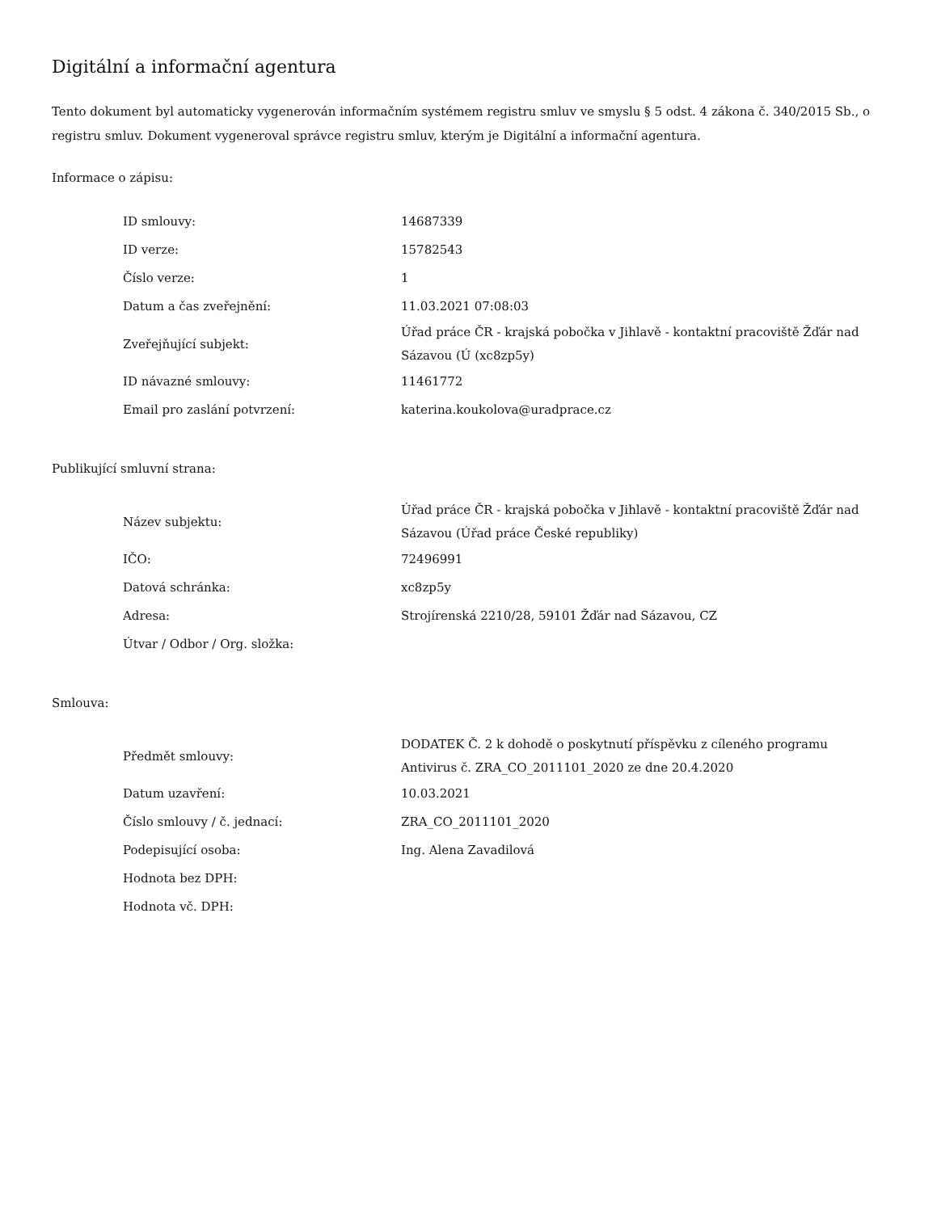Digitální a informační agentura
Tento dokument byl automaticky vygenerován informačním systémem registru smluv ve smyslu § 5 odst. 4 zákona č. 340/2015 Sb., o registru smluv. Dokument vygeneroval správce registru smluv, kterým je Digitální a informační agentura.
Informace o zápisu:
| ID smlouvy: | 14687339 |
| ID verze: | 15782543 |
| Číslo verze: | 1 |
| Datum a čas zveřejnění: | 11.03.2021 07:08:03 |
| Zveřejňující subjekt: | Úřad práce ČR - krajská pobočka v Jihlavě - kontaktní pracoviště Žďár nad Sázavou (Ú (xc8zp5y) |
| ID návazné smlouvy: | 11461772 |
| Email pro zaslání potvrzení: | katerina.koukolova@uradprace.cz |
Publikující smluvní strana:
| Název subjektu: | Úřad práce ČR - krajská pobočka v Jihlavě - kontaktní pracoviště Žďár nad Sázavou (Úřad práce České republiky) |
| IČO: | 72496991 |
| Datová schránka: | xc8zp5y |
| Adresa: | Strojírenská 2210/28, 59101 Žďár nad Sázavou, CZ |
| Útvar / Odbor / Org. složka: | |
Smlouva:
| Předmět smlouvy: | DODATEK Č. 2 k dohodě o poskytnutí příspěvku z cíleného programu Antivirus č. ZRA_CO_2011101_2020 ze dne 20.4.2020 |
| Datum uzavření: | 10.03.2021 |
| Číslo smlouvy / č. jednací: | ZRA_CO_2011101_2020 |
| Podepisující osoba: | Ing. Alena Zavadilová |
| Hodnota bez DPH: | |
| Hodnota vč. DPH: | |